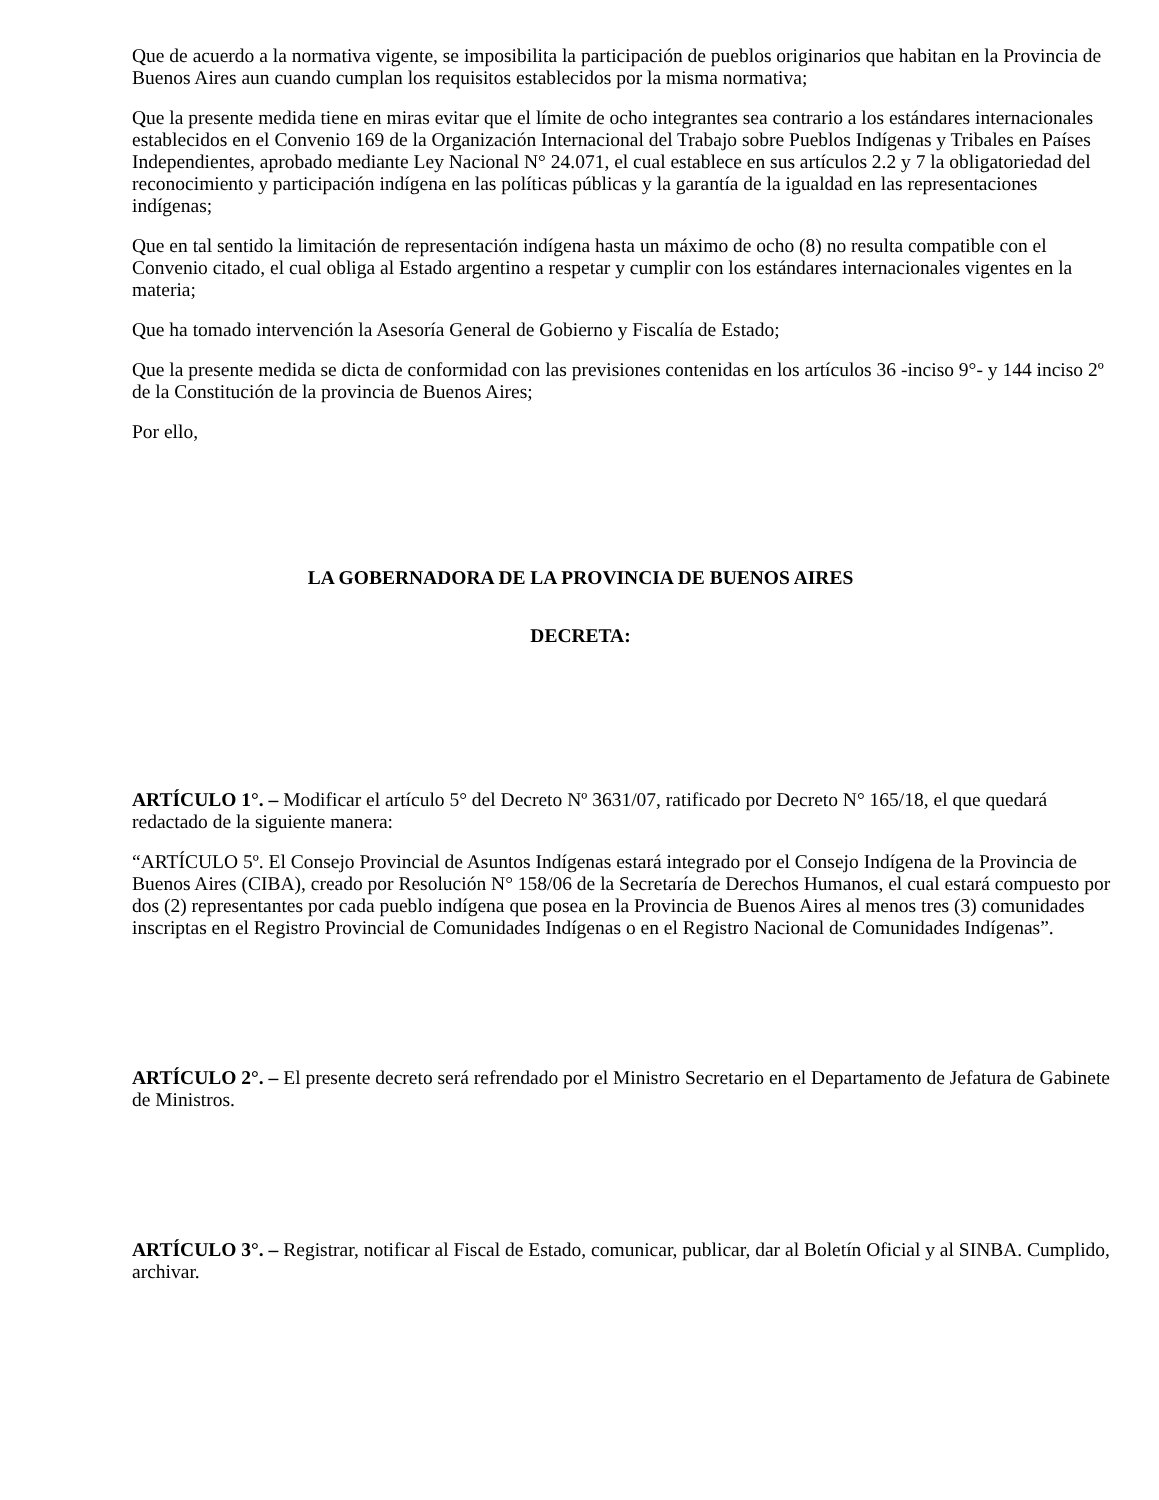Que de acuerdo a la normativa vigente, se imposibilita la participación de pueblos originarios que habitan en la Provincia de Buenos Aires aun cuando cumplan los requisitos establecidos por la misma normativa;
Que la presente medida tiene en miras evitar que el límite de ocho integrantes sea contrario a los estándares internacionales establecidos en el Convenio 169 de la Organización Internacional del Trabajo sobre Pueblos Indígenas y Tribales en Países Independientes, aprobado mediante Ley Nacional N° 24.071, el cual establece en sus artículos 2.2 y 7 la obligatoriedad del reconocimiento y participación indígena en las políticas públicas y la garantía de la igualdad en las representaciones indígenas;
Que en tal sentido la limitación de representación indígena hasta un máximo de ocho (8) no resulta compatible con el Convenio citado, el cual obliga al Estado argentino a respetar y cumplir con los estándares internacionales vigentes en la materia;
Que ha tomado intervención la Asesoría General de Gobierno y Fiscalía de Estado;
Que la presente medida se dicta de conformidad con las previsiones contenidas en los artículos 36 -inciso 9°- y 144 inciso 2º de la Constitución de la provincia de Buenos Aires;
Por ello,
LA GOBERNADORA DE LA PROVINCIA DE BUENOS AIRES
DECRETA:
ARTÍCULO 1°. – Modificar el artículo 5° del Decreto Nº 3631/07, ratificado por Decreto N° 165/18, el que quedará redactado de la siguiente manera:
“ARTÍCULO 5º. El Consejo Provincial de Asuntos Indígenas estará integrado por el Consejo Indígena de la Provincia de Buenos Aires (CIBA), creado por Resolución N° 158/06 de la Secretaría de Derechos Humanos, el cual estará compuesto por dos (2) representantes por cada pueblo indígena que posea en la Provincia de Buenos Aires al menos tres (3) comunidades inscriptas en el Registro Provincial de Comunidades Indígenas o en el Registro Nacional de Comunidades Indígenas”.
ARTÍCULO 2°. – El presente decreto será refrendado por el Ministro Secretario en el Departamento de Jefatura de Gabinete de Ministros.
ARTÍCULO 3°. – Registrar, notificar al Fiscal de Estado, comunicar, publicar, dar al Boletín Oficial y al SINBA. Cumplido, archivar.